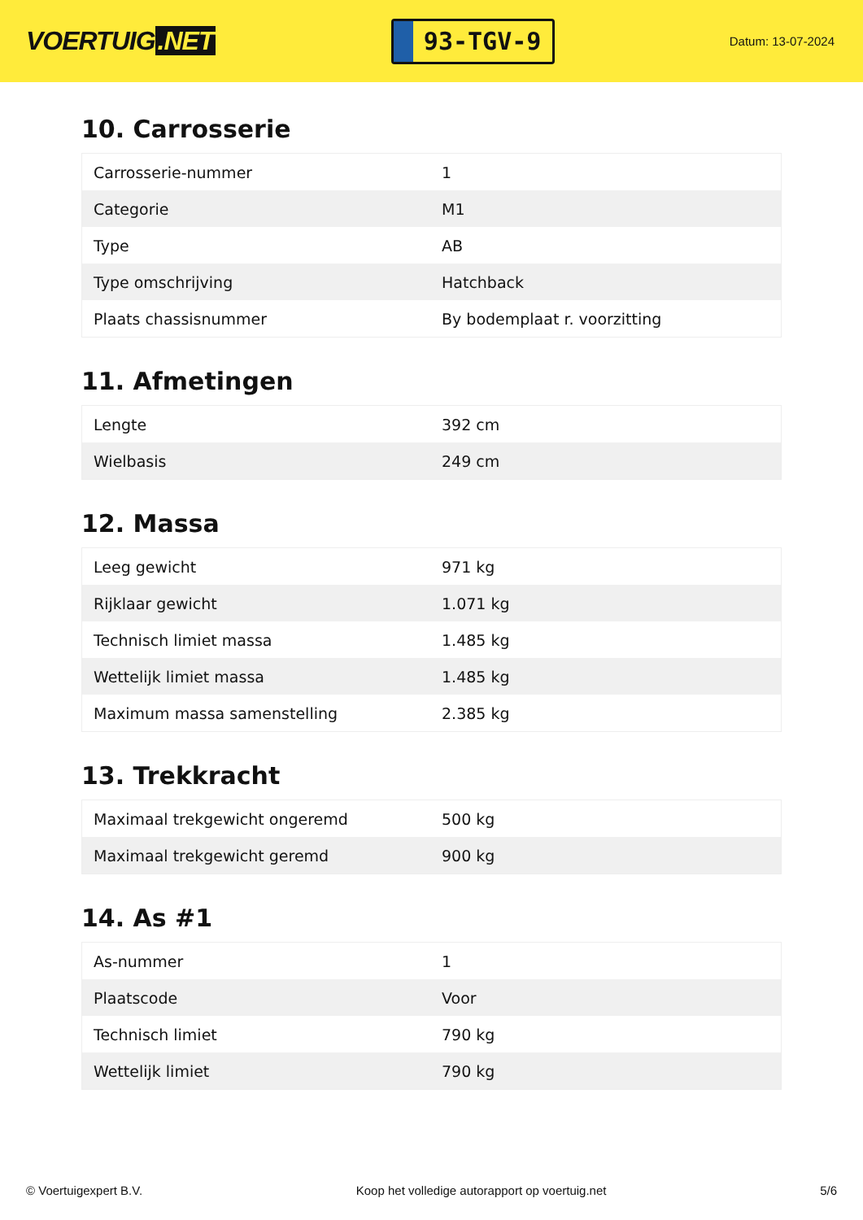VOERTUIG.NET
93-TGV-9
Datum: 13-07-2024
10. Carrosserie
| Carrosserie-nummer | 1 |
| Categorie | M1 |
| Type | AB |
| Type omschrijving | Hatchback |
| Plaats chassisnummer | By bodemplaat r. voorzitting |
11. Afmetingen
| Lengte | 392 cm |
| Wielbasis | 249 cm |
12. Massa
| Leeg gewicht | 971 kg |
| Rijklaar gewicht | 1.071 kg |
| Technisch limiet massa | 1.485 kg |
| Wettelijk limiet massa | 1.485 kg |
| Maximum massa samenstelling | 2.385 kg |
13. Trekkracht
| Maximaal trekgewicht ongeremd | 500 kg |
| Maximaal trekgewicht geremd | 900 kg |
14. As #1
| As-nummer | 1 |
| Plaatscode | Voor |
| Technisch limiet | 790 kg |
| Wettelijk limiet | 790 kg |
© Voertuigexpert B.V. Koop het volledige autorapport op voertuig.net 5/6